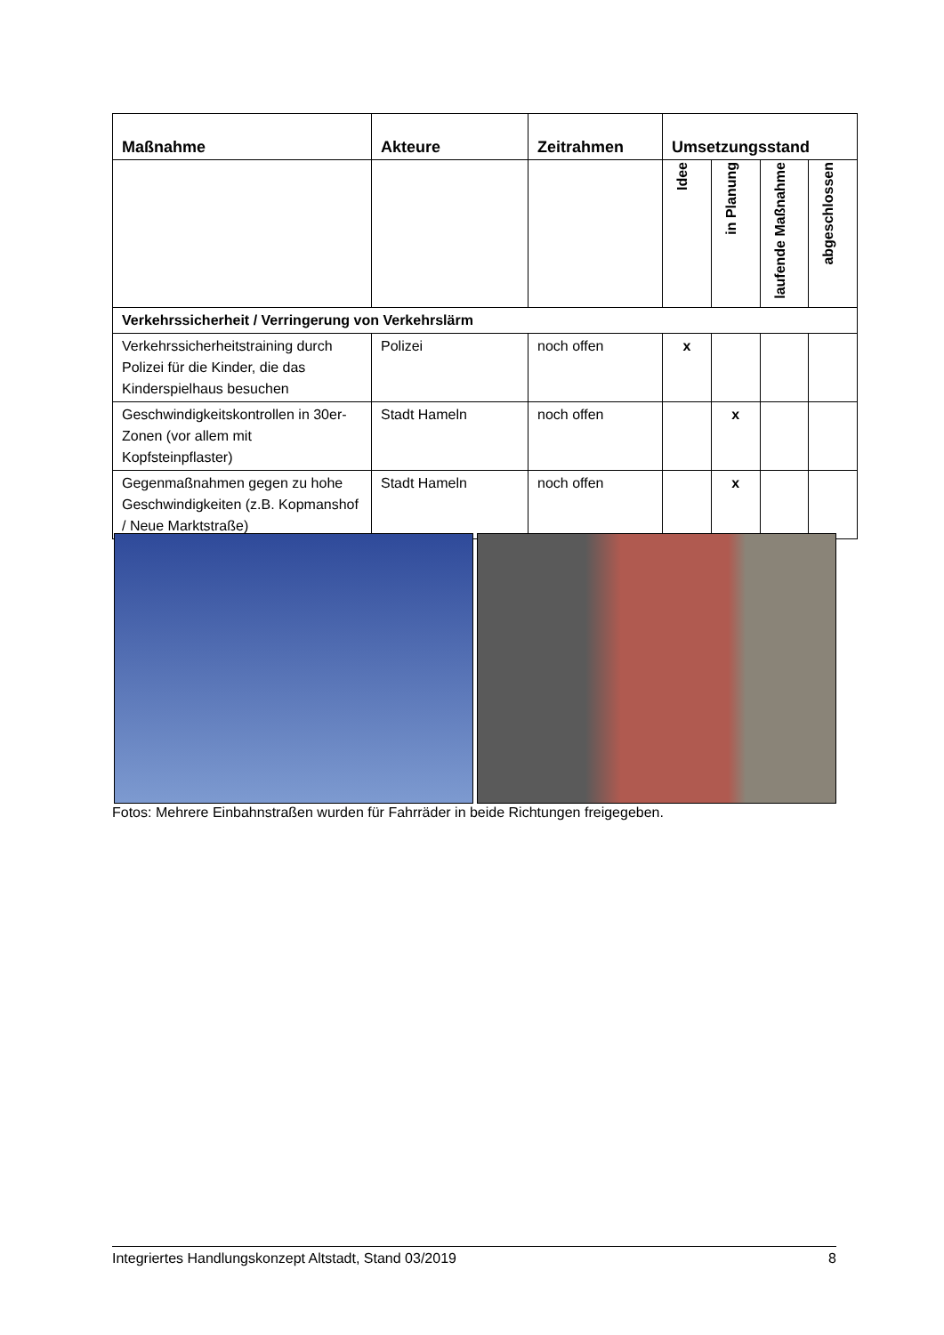| Maßnahme | Akteure | Zeitrahmen | Umsetzungsstand | | | |
| --- | --- | --- | --- | --- | --- | --- |
| | | | Idee | in Planung | laufende Maßnahme | abgeschlossen |
| Verkehrssicherheit / Verringerung von Verkehrslärm | | | | | | |
| Verkehrssicherheitstraining durch Polizei für die Kinder, die das Kinderspielhaus besuchen | Polizei | noch offen | x | | | |
| Geschwindigkeitskontrollen in 30er-Zonen (vor allem mit Kopfsteinpflaster) | Stadt Hameln | noch offen | | x | | |
| Gegenmaßnahmen gegen zu hohe Geschwindigkeiten (z.B. Kopmanshof / Neue Marktstraße) | Stadt Hameln | noch offen | | x | | |
Fotos: Mehrere Einbahnstraßen wurden für Fahrräder in beide Richtungen freigegeben.
Integriertes Handlungskonzept Altstadt, Stand 03/2019 8